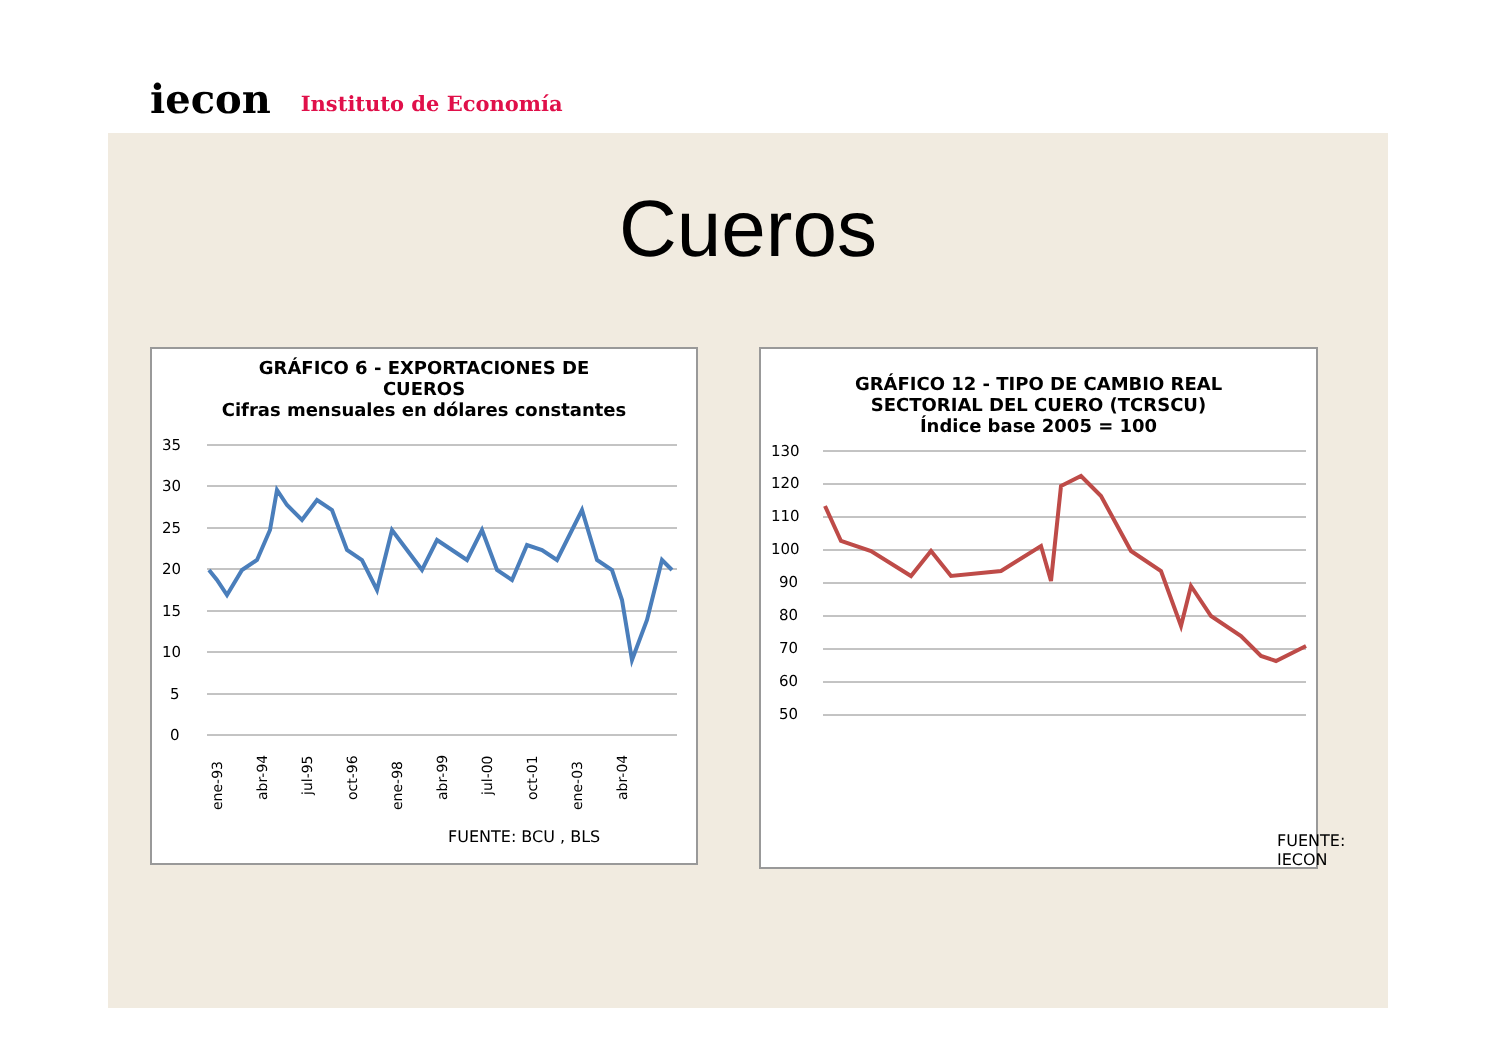iecon
Instituto de Economía
Cueros
GRÁFICO 6 - EXPORTACIONES DE
CUEROS
Cifras mensuales en dólares constantes
35
30
25
20
15
10
5
0
ene-93
abr-94
jul-95
oct-96
ene-98
abr-99
jul-00
oct-01
ene-03
abr-04
FUENTE: BCU , BLS
GRÁFICO 12 - TIPO DE CAMBIO REAL
SECTORIAL DEL CUERO (TCRSCU)
Índice base 2005 = 100
130
120
110
100
90
80
70
60
50
FUENTE: IECON